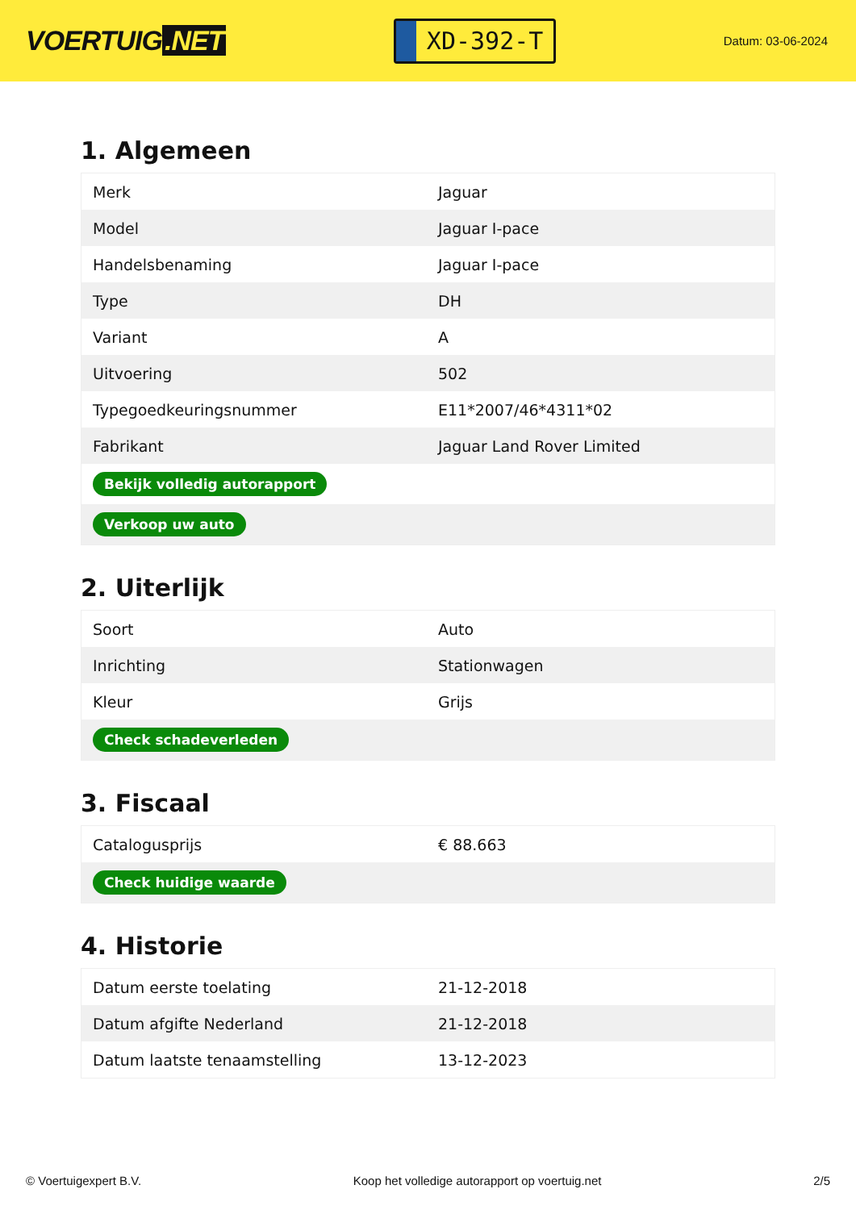VOERTUIG.NET
XD-392-T
Datum: 03-06-2024
1. Algemeen
| Merk | Jaguar |
| Model | Jaguar I-pace |
| Handelsbenaming | Jaguar I-pace |
| Type | DH |
| Variant | A |
| Uitvoering | 502 |
| Typegoedkeuringsnummer | E11*2007/46*4311*02 |
| Fabrikant | Jaguar Land Rover Limited |
| Bekijk volledig autorapport | |
| Verkoop uw auto | |
2. Uiterlijk
| Soort | Auto |
| Inrichting | Stationwagen |
| Kleur | Grijs |
| Check schadeverleden | |
3. Fiscaal
| Catalogusprijs | € 88.663 |
| Check huidige waarde | |
4. Historie
| Datum eerste toelating | 21-12-2018 |
| Datum afgifte Nederland | 21-12-2018 |
| Datum laatste tenaamstelling | 13-12-2023 |
© Voertuigexpert B.V. Koop het volledige autorapport op voertuig.net 2/5